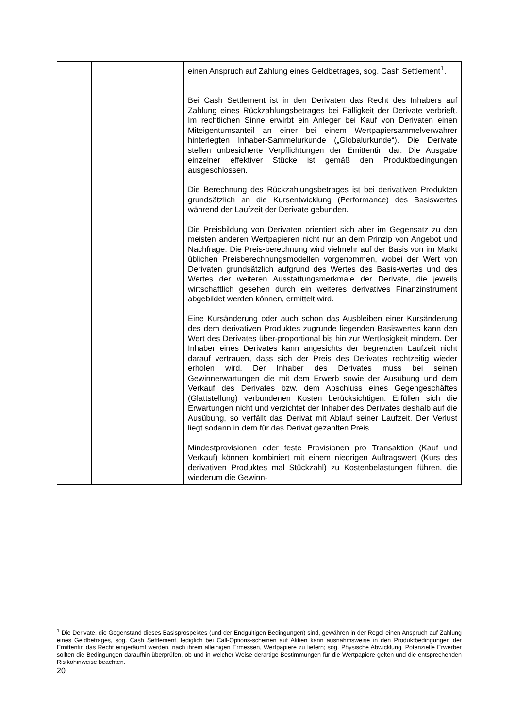| | | einen Anspruch auf Zahlung eines Geldbetrages, sog. Cash Settlement<sup>1</sup>. Bei Cash Settlement ist in den Derivaten das Recht des Inhabers auf Zahlung eines Rückzahlungsbetrages bei Fälligkeit der Derivate verbrieft. Im rechtlichen Sinne erwirbt ein Anleger bei Kauf von Derivaten einen Miteigentumsanteil an einer bei einem Wertpapiersammelverwahrer hinterlegten Inhaber-Sammelurkunde („Globalurkunde“). Die Derivate stellen unbesicherte Verpflichtungen der Emittentin dar. Die Ausgabe einzelner effektiver Stücke ist gemäß den Produktbedingungen ausgeschlossen. Die Berechnung des Rückzahlungsbetrages ist bei derivativen Produkten grundsätzlich an die Kursentwicklung (Performance) des Basiswertes während der Laufzeit der Derivate gebunden. Die Preisbildung von Derivaten orientiert sich aber im Gegensatz zu den meisten anderen Wertpapieren nicht nur an dem Prinzip von Angebot und Nachfrage. Die Preis-berechnung wird vielmehr auf der Basis von im Markt üblichen Preisberechnungsmodellen vorgenommen, wobei der Wert von Derivaten grundsätzlich aufgrund des Wertes des Basis-wertes und des Wertes der weiteren Ausstattungsmerkmale der Derivate, die jeweils wirtschaftlich gesehen durch ein weiteres derivatives Finanzinstrument abgebildet werden können, ermittelt wird. Eine Kursänderung oder auch schon das Ausbleiben einer Kursänderung des dem derivativen Produktes zugrunde liegenden Basiswertes kann den Wert des Derivates über-proportional bis hin zur Wertlosigkeit mindern. Der Inhaber eines Derivates kann angesichts der begrenzten Laufzeit nicht darauf vertrauen, dass sich der Preis des Derivates rechtzeitig wieder erholen wird. Der Inhaber des Derivates muss bei seinen Gewinnerwartungen die mit dem Erwerb sowie der Ausübung und dem Verkauf des Derivates bzw. dem Abschluss eines Gegengeschäftes (Glattstellung) verbundenen Kosten berücksichtigen. Erfüllen sich die Erwartungen nicht und verzichtet der Inhaber des Derivates deshalb auf die Ausübung, so verfällt das Derivat mit Ablauf seiner Laufzeit. Der Verlust liegt sodann in dem für das Derivat gezahlten Preis. Mindestprovisionen oder feste Provisionen pro Transaktion (Kauf und Verkauf) können kombiniert mit einem niedrigen Auftragswert (Kurs des derivativen Produktes mal Stückzahl) zu Kostenbelastungen führen, die wiederum die Gewinn- |
<sup>1</sup> Die Derivate, die Gegenstand dieses Basisprospektes (und der Endgültigen Bedingungen) sind, gewähren in der Regel einen Anspruch auf Zahlung eines Geldbetrages, sog. Cash Settlement, lediglich bei Call-Options-scheinen auf Aktien kann ausnahmsweise in den Produktbedingungen der Emittentin das Recht eingeräumt werden, nach ihrem alleinigen Ermessen, Wertpapiere zu liefern; sog. Physische Abwicklung. Potenzielle Erwerber sollten die Bedingungen daraufhin überprüfen, ob und in welcher Weise derartige Bestimmungen für die Wertpapiere gelten und die entsprechenden Risikohinweise beachten.
20